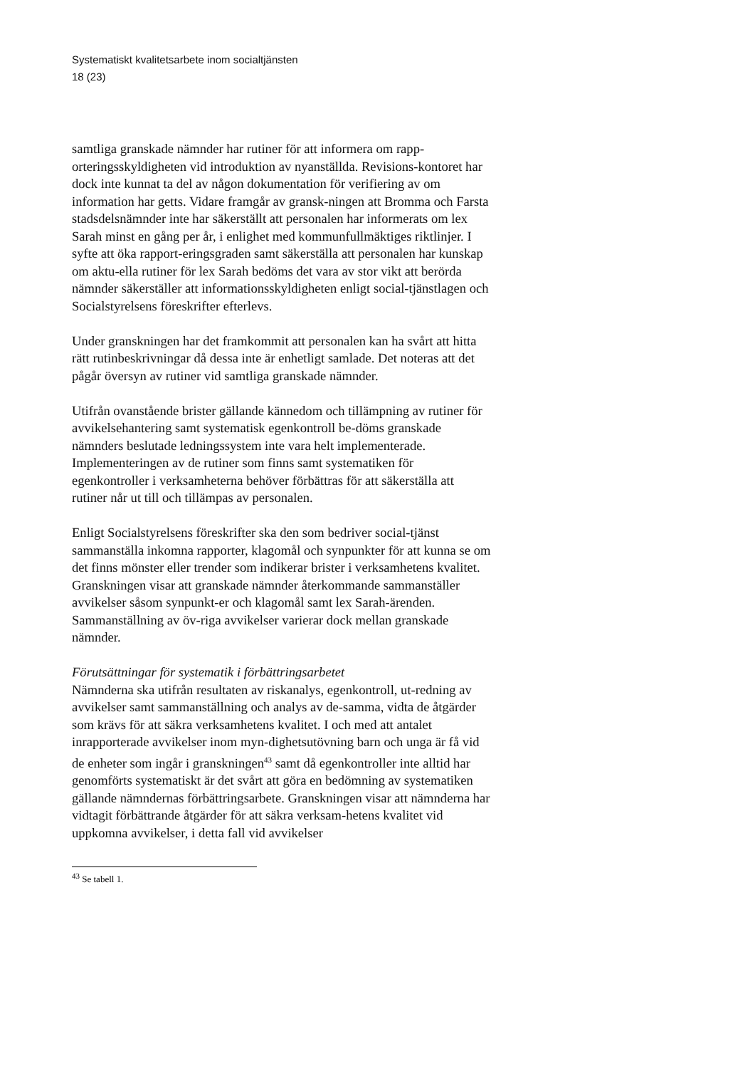Systematiskt kvalitetsarbete inom socialtjänsten
18 (23)
samtliga granskade nämnder har rutiner för att informera om rapp-orteringsskyldigheten vid introduktion av nyanställda. Revisions-kontoret har dock inte kunnat ta del av någon dokumentation för verifiering av om information har getts. Vidare framgår av gransk-ningen att Bromma och Farsta stadsdelsnämnder inte har säkerställt att personalen har informerats om lex Sarah minst en gång per år, i enlighet med kommunfullmäktiges riktlinjer. I syfte att öka rapport-eringsgraden samt säkerställa att personalen har kunskap om aktu-ella rutiner för lex Sarah bedöms det vara av stor vikt att berörda nämnder säkerställer att informationsskyldigheten enligt social-tjänstlagen och Socialstyrelsens föreskrifter efterlevs.
Under granskningen har det framkommit att personalen kan ha svårt att hitta rätt rutinbeskrivningar då dessa inte är enhetligt samlade. Det noteras att det pågår översyn av rutiner vid samtliga granskade nämnder.
Utifrån ovanstående brister gällande kännedom och tillämpning av rutiner för avvikelsehantering samt systematisk egenkontroll be-döms granskade nämnders beslutade ledningssystem inte vara helt implementerade. Implementeringen av de rutiner som finns samt systematiken för egenkontroller i verksamheterna behöver förbättras för att säkerställa att rutiner når ut till och tillämpas av personalen.
Enligt Socialstyrelsens föreskrifter ska den som bedriver social-tjänst sammanställa inkomna rapporter, klagomål och synpunkter för att kunna se om det finns mönster eller trender som indikerar brister i verksamhetens kvalitet. Granskningen visar att granskade nämnder återkommande sammanställer avvikelser såsom synpunkt-er och klagomål samt lex Sarah-ärenden. Sammanställning av öv-riga avvikelser varierar dock mellan granskade nämnder.
Förutsättningar för systematik i förbättringsarbetet
Nämnderna ska utifrån resultaten av riskanalys, egenkontroll, ut-redning av avvikelser samt sammanställning och analys av de-samma, vidta de åtgärder som krävs för att säkra verksamhetens kvalitet. I och med att antalet inrapporterade avvikelser inom myn-dighetsutövning barn och unga är få vid de enheter som ingår i granskningen<sup>43</sup> samt då egenkontroller inte alltid har genomförts systematiskt är det svårt att göra en bedömning av systematiken gällande nämndernas förbättringsarbete. Granskningen visar att nämnderna har vidtagit förbättrande åtgärder för att säkra verksam-hetens kvalitet vid uppkomna avvikelser, i detta fall vid avvikelser
<sup>43</sup> Se tabell 1.